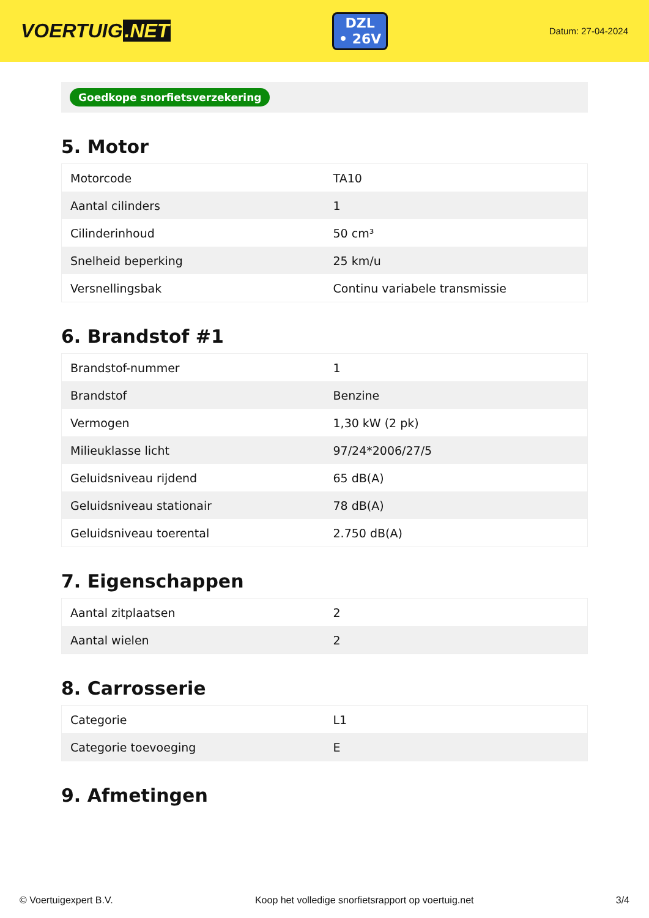VOERTUIG.NET
DZL
• 26V
Datum: 27-04-2024
Goedkope snorfietsverzekering
5. Motor
| Motorcode | TA10 |
| Aantal cilinders | 1 |
| Cilinderinhoud | 50 cm³ |
| Snelheid beperking | 25 km/u |
| Versnellingsbak | Continu variabele transmissie |
6. Brandstof #1
| Brandstof-nummer | 1 |
| Brandstof | Benzine |
| Vermogen | 1,30 kW (2 pk) |
| Milieuklasse licht | 97/24*2006/27/5 |
| Geluidsniveau rijdend | 65 dB(A) |
| Geluidsniveau stationair | 78 dB(A) |
| Geluidsniveau toerental | 2.750 dB(A) |
7. Eigenschappen
| Aantal zitplaatsen | 2 |
| Aantal wielen | 2 |
8. Carrosserie
| Categorie | L1 |
| Categorie toevoeging | E |
9. Afmetingen
© Voertuigexpert B.V. Koop het volledige snorfietsrapport op voertuig.net 3/4